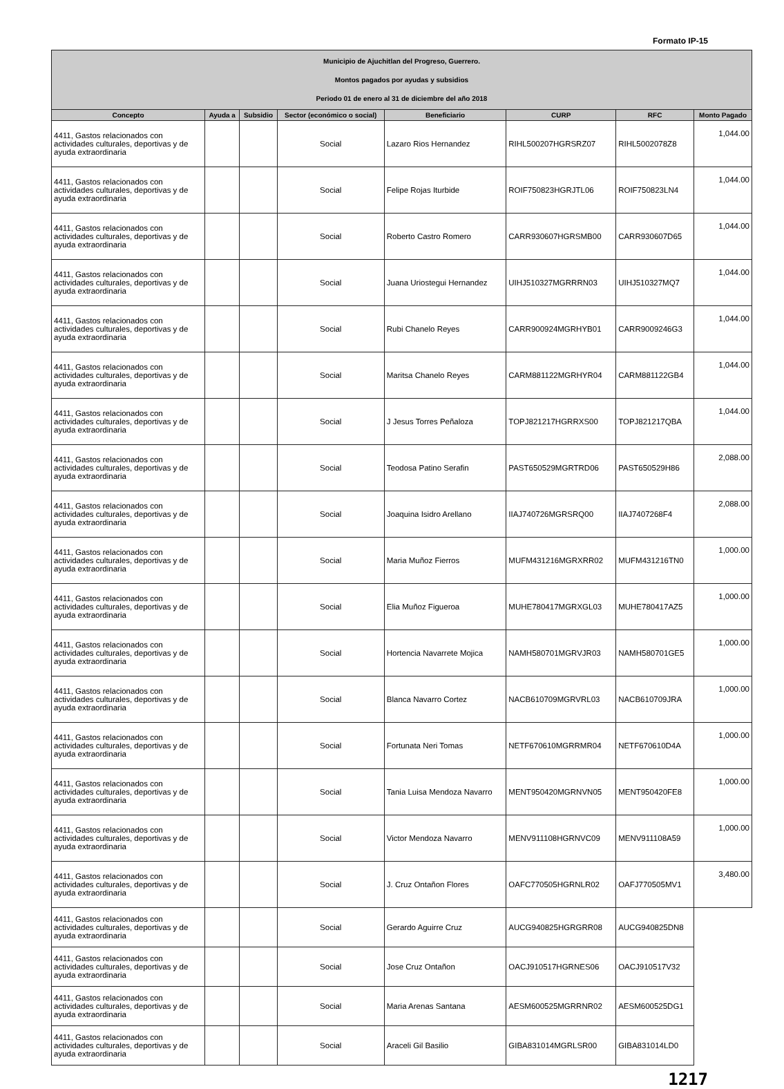Formato IP-15
| Municipio de Ajuchitlan del Progreso, Guerrero. Montos pagados por ayudas y subsidios Periodo 01 de enero al 31 de diciembre del año 2018 | | | | | | | |
| Concepto | Ayuda a | Subsidio | Sector (económico o social) | Beneficiario | CURP | RFC | Monto Pagado |
| 4411, Gastos relacionados con actividades culturales, deportivas y de ayuda extraordinaria | | | Social | Lazaro Rios Hernandez | RIHL500207HGRSRZ07 | RIHL5002078Z8 | 1,044.00 |
| 4411, Gastos relacionados con actividades culturales, deportivas y de ayuda extraordinaria | | | Social | Felipe Rojas Iturbide | ROIF750823HGRJTL06 | ROIF750823LN4 | 1,044.00 |
| 4411, Gastos relacionados con actividades culturales, deportivas y de ayuda extraordinaria | | | Social | Roberto Castro Romero | CARR930607HGRSMB00 | CARR930607D65 | 1,044.00 |
| 4411, Gastos relacionados con actividades culturales, deportivas y de ayuda extraordinaria | | | Social | Juana Uriostegui Hernandez | UIHJ510327MGRRRN03 | UIHJ510327MQ7 | 1,044.00 |
| 4411, Gastos relacionados con actividades culturales, deportivas y de ayuda extraordinaria | | | Social | Rubi Chanelo Reyes | CARR900924MGRHYB01 | CARR9009246G3 | 1,044.00 |
| 4411, Gastos relacionados con actividades culturales, deportivas y de ayuda extraordinaria | | | Social | Maritsa Chanelo Reyes | CARM881122MGRHYR04 | CARM881122GB4 | 1,044.00 |
| 4411, Gastos relacionados con actividades culturales, deportivas y de ayuda extraordinaria | | | Social | J Jesus Torres Peñaloza | TOPJ821217HGRRXS00 | TOPJ821217QBA | 1,044.00 |
| 4411, Gastos relacionados con actividades culturales, deportivas y de ayuda extraordinaria | | | Social | Teodosa Patino Serafin | PAST650529MGRTRD06 | PAST650529H86 | 2,088.00 |
| 4411, Gastos relacionados con actividades culturales, deportivas y de ayuda extraordinaria | | | Social | Joaquina Isidro Arellano | IIAJ740726MGRSRQ00 | IIAJ7407268F4 | 2,088.00 |
| 4411, Gastos relacionados con actividades culturales, deportivas y de ayuda extraordinaria | | | Social | Maria Muñoz Fierros | MUFM431216MGRXRR02 | MUFM431216TN0 | 1,000.00 |
| 4411, Gastos relacionados con actividades culturales, deportivas y de ayuda extraordinaria | | | Social | Elia Muñoz Figueroa | MUHE780417MGRXGL03 | MUHE780417AZ5 | 1,000.00 |
| 4411, Gastos relacionados con actividades culturales, deportivas y de ayuda extraordinaria | | | Social | Hortencia Navarrete Mojica | NAMH580701MGRVJR03 | NAMH580701GE5 | 1,000.00 |
| 4411, Gastos relacionados con actividades culturales, deportivas y de ayuda extraordinaria | | | Social | Blanca Navarro Cortez | NACB610709MGRVRL03 | NACB610709JRA | 1,000.00 |
| 4411, Gastos relacionados con actividades culturales, deportivas y de ayuda extraordinaria | | | Social | Fortunata Neri Tomas | NETF670610MGRRMR04 | NETF670610D4A | 1,000.00 |
| 4411, Gastos relacionados con actividades culturales, deportivas y de ayuda extraordinaria | | | Social | Tania Luisa Mendoza Navarro | MENT950420MGRNVN05 | MENT950420FE8 | 1,000.00 |
| 4411, Gastos relacionados con actividades culturales, deportivas y de ayuda extraordinaria | | | Social | Victor Mendoza Navarro | MENV911108HGRNVC09 | MENV911108A59 | 1,000.00 |
| 4411, Gastos relacionados con actividades culturales, deportivas y de ayuda extraordinaria | | | Social | J. Cruz Ontañon Flores | OAFC770505HGRNLR02 | OAFJ770505MV1 | 3,480.00 |
| 4411, Gastos relacionados con actividades culturales, deportivas y de ayuda extraordinaria | | | Social | Gerardo Aguirre Cruz | AUCG940825HGRGRR08 | AUCG940825DN8 | |
| 4411, Gastos relacionados con actividades culturales, deportivas y de ayuda extraordinaria | | | Social | Jose Cruz Ontañon | OACJ910517HGRNES06 | OACJ910517V32 | |
| 4411, Gastos relacionados con actividades culturales, deportivas y de ayuda extraordinaria | | | Social | Maria Arenas Santana | AESM600525MGRRNR02 | AESM600525DG1 | |
| 4411, Gastos relacionados con actividades culturales, deportivas y de ayuda extraordinaria | | | Social | Araceli Gil Basilio | GIBA831014MGRLSR00 | GIBA831014LD0 | |
1217